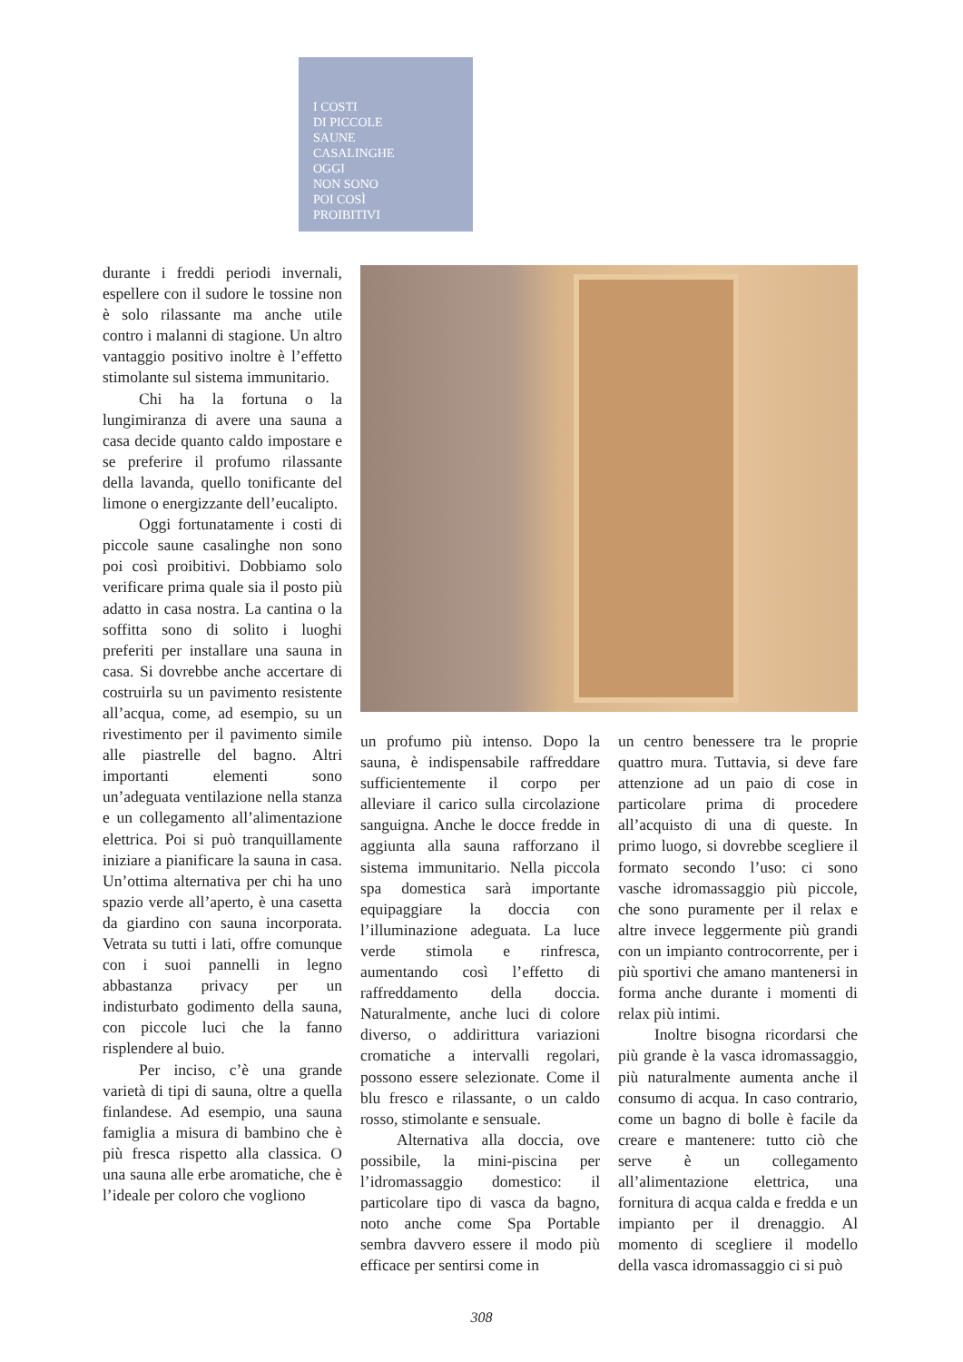I COSTI
DI PICCOLE
SAUNE
CASALINGHE
OGGI
NON SONO
POI COSÌ
PROIBITIVI
durante i freddi periodi invernali, espellere con il sudore le tossine non è solo rilassante ma anche utile contro i malanni di stagione. Un altro vantaggio positivo inoltre è l’effetto stimolante sul sistema immunitario.
Chi ha la fortuna o la lungimiranza di avere una sauna a casa decide quanto caldo impostare e se preferire il profumo rilassante della lavanda, quello tonificante del limone o energizzante dell’eucalipto.
Oggi fortunatamente i costi di piccole saune casalinghe non sono poi così proibitivi. Dobbiamo solo verificare prima quale sia il posto più adatto in casa nostra. La cantina o la soffitta sono di solito i luoghi preferiti per installare una sauna in casa. Si dovrebbe anche accertare di costruirla su un pavimento resistente all’acqua, come, ad esempio, su un rivestimento per il pavimento simile alle piastrelle del bagno. Altri importanti elementi sono un’adeguata ventilazione nella stanza e un collegamento all’alimentazione elettrica. Poi si può tranquillamente iniziare a pianificare la sauna in casa. Un’ottima alternativa per chi ha uno spazio verde all’aperto, è una casetta da giardino con sauna incorporata. Vetrata su tutti i lati, offre comunque con i suoi pannelli in legno abbastanza privacy per un indisturbato godimento della sauna, con piccole luci che la fanno risplendere al buio.
Per inciso, c’è una grande varietà di tipi di sauna, oltre a quella finlandese. Ad esempio, una sauna famiglia a misura di bambino che è più fresca rispetto alla classica. O una sauna alle erbe aromatiche, che è l’ideale per coloro che vogliono
un profumo più intenso. Dopo la sauna, è indispensabile raffreddare sufficientemente il corpo per alleviare il carico sulla circolazione sanguigna. Anche le docce fredde in aggiunta alla sauna rafforzano il sistema immunitario. Nella piccola spa domestica sarà importante equipaggiare la doccia con l’illuminazione adeguata. La luce verde stimola e rinfresca, aumentando così l’effetto di raffreddamento della doccia. Naturalmente, anche luci di colore diverso, o addirittura variazioni cromatiche a intervalli regolari, possono essere selezionate. Come il blu fresco e rilassante, o un caldo rosso, stimolante e sensuale.
Alternativa alla doccia, ove possibile, la mini-piscina per l’idromassaggio domestico: il particolare tipo di vasca da bagno, noto anche come Spa Portable sembra davvero essere il modo più efficace per sentirsi come in
un centro benessere tra le proprie quattro mura. Tuttavia, si deve fare attenzione ad un paio di cose in particolare prima di procedere all’acquisto di una di queste. In primo luogo, si dovrebbe scegliere il formato secondo l’uso: ci sono vasche idromassaggio più piccole, che sono puramente per il relax e altre invece leggermente più grandi con un impianto controcorrente, per i più sportivi che amano mantenersi in forma anche durante i momenti di relax più intimi.
Inoltre bisogna ricordarsi che più grande è la vasca idromassaggio, più naturalmente aumenta anche il consumo di acqua. In caso contrario, come un bagno di bolle è facile da creare e mantenere: tutto ciò che serve è un collegamento all’alimentazione elettrica, una fornitura di acqua calda e fredda e un impianto per il drenaggio. Al momento di scegliere il modello della vasca idromassaggio ci si può
308